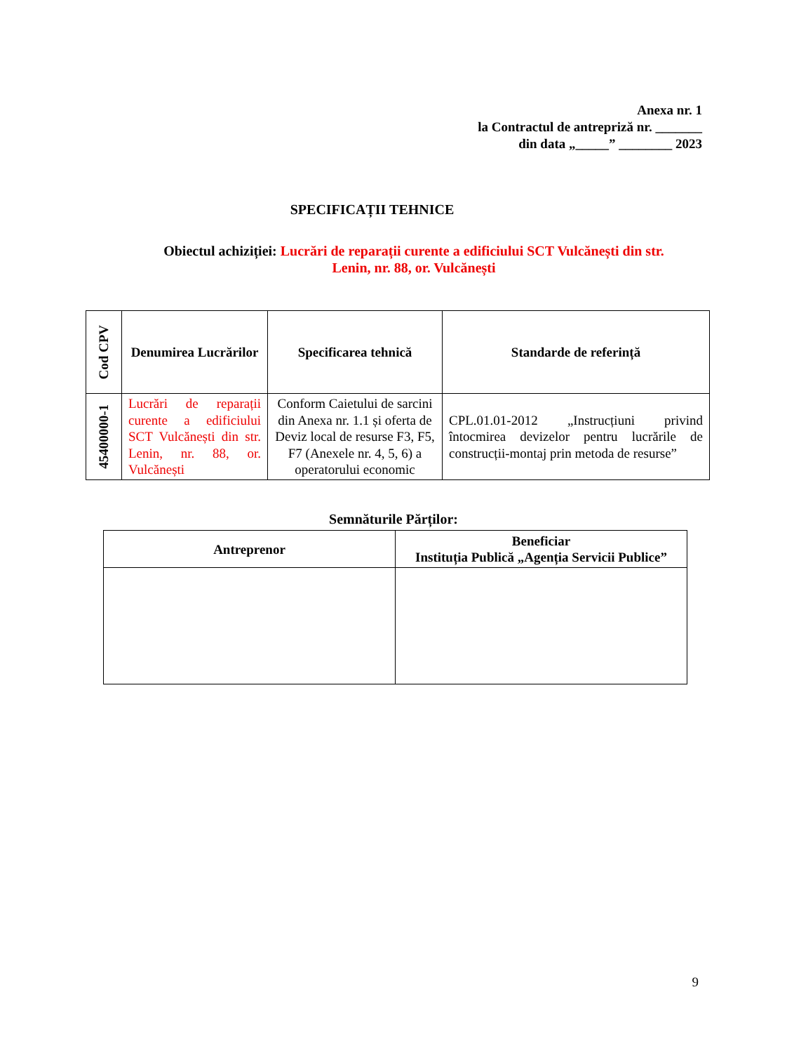Anexa nr. 1
la Contractul de antrepriză nr. _______
din data „_____” ________ 2023
SPECIFICAȚII TEHNICE
Obiectul achiziției: Lucrări de reparații curente a edificiului SCT Vulcănești din str. Lenin, nr. 88, or. Vulcănești
| Cod CPV | Denumirea Lucrărilor | Specificarea tehnică | Standarde de referință |
| --- | --- | --- | --- |
| 45400000-1 | Lucrări de reparații curente a edificiului SCT Vulcănești din str. Lenin, nr. 88, or. Vulcănești | Conform Caietului de sarcini din Anexa nr. 1.1 și oferta de Deviz local de resurse F3, F5, F7 (Anexele nr. 4, 5, 6) a operatorului economic | CPL.01.01-2012 „Instrucțiuni privind întocmirea devizelor pentru lucrările de construcții-montaj prin metoda de resurse” |
Semnăturile Părților:
| Antreprenor | Beneficiar Instituția Publică „Agenția Servicii Publice” |
| --- | --- |
9